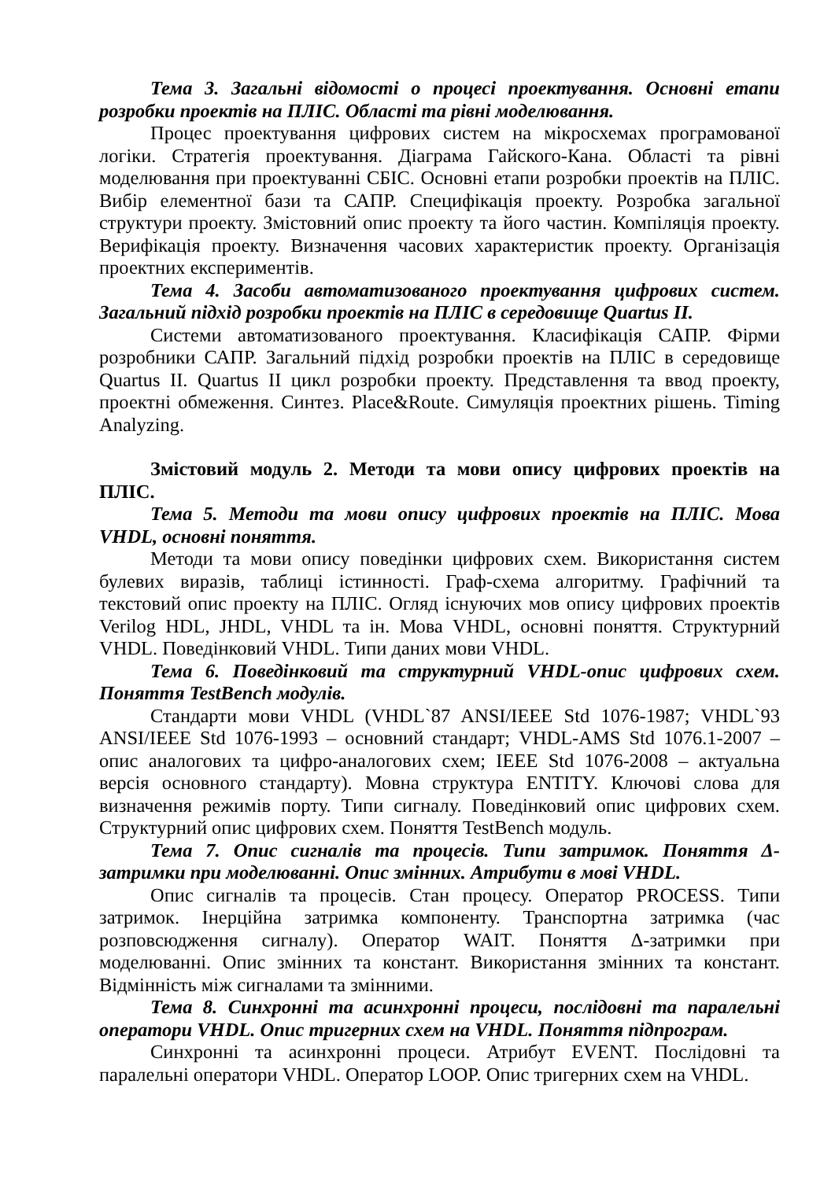Тема 3. Загальні відомості о процесі проектування. Основні етапи розробки проектів на ПЛІС. Області та рівні моделювання.
Процес проектування цифрових систем на мікросхемах програмованої логіки. Стратегія проектування. Діаграма Гайского-Кана. Області та рівні моделювання при проектуванні СБІС. Основні етапи розробки проектів на ПЛІС. Вибір елементної бази та САПР. Специфікація проекту. Розробка загальної структури проекту. Змістовний опис проекту та його частин. Компіляція проекту. Верифікація проекту. Визначення часових характеристик проекту. Організація проектних експериментів.
Тема 4. Засоби автоматизованого проектування цифрових систем. Загальний підхід розробки проектів на ПЛІС в середовище Quartus II.
Системи автоматизованого проектування. Класифікація САПР. Фірми розробники САПР. Загальний підхід розробки проектів на ПЛІС в середовище Quartus II. Quartus II цикл розробки проекту. Представлення та ввод проекту, проектні обмеження. Синтез. Place&Route. Симуляція проектних рішень. Timing Analyzing.
Змістовий модуль 2. Методи та мови опису цифрових проектів на ПЛІС.
Тема 5. Методи та мови опису цифрових проектів на ПЛІС. Мова VHDL, основні поняття.
Методи та мови опису поведінки цифрових схем. Використання систем булевих виразів, таблиці істинності. Граф-схема алгоритму. Графічний та текстовий опис проекту на ПЛІС. Огляд існуючих мов опису цифрових проектів Verilog HDL, JHDL, VHDL та ін. Мова VHDL, основні поняття. Структурний VHDL. Поведінковий VHDL. Типи даних мови VHDL.
Тема 6. Поведінковий та структурний VHDL-опис цифрових схем. Поняття TestBench модулів.
Стандарти мови VHDL (VHDL`87 ANSI/IEEE Std 1076-1987; VHDL`93 ANSI/IEEE Std 1076-1993 – основний стандарт; VHDL-AMS Std 1076.1-2007 – опис аналогових та цифро-аналогових схем; IEEE Std 1076-2008 – актуальна версія основного стандарту). Мовна структура ENTITY. Ключові слова для визначення режимів порту. Типи сигналу. Поведінковий опис цифрових схем. Структурний опис цифрових схем. Поняття TestBench модуль.
Тема 7. Опис сигналів та процесів. Типи затримок. Поняття Δ-затримки при моделюванні. Опис змінних. Атрибути в мові VHDL.
Опис сигналів та процесів. Стан процесу. Оператор PROCESS. Типи затримок. Інерційна затримка компоненту. Транспортна затримка (час розповсюдження сигналу). Оператор WAIT. Поняття Δ-затримки при моделюванні. Опис змінних та констант. Використання змінних та констант. Відмінність між сигналами та змінними.
Тема 8. Синхронні та асинхронні процеси, послідовні та паралельні оператори VHDL. Опис тригерних схем на VHDL. Поняття підпрограм.
Синхронні та асинхронні процеси. Атрибут EVENT. Послідовні та паралельні оператори VHDL. Оператор LOOP. Опис тригерних схем на VHDL.